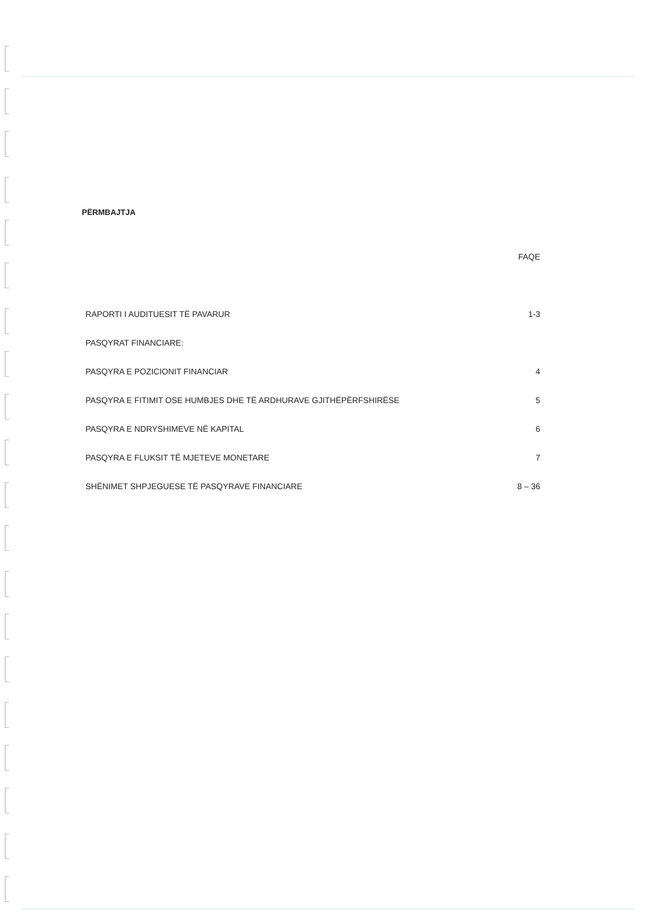PËRMBAJTJA
| | FAQE |
| RAPORTI I AUDITUESIT TË PAVARUR | 1-3 |
| PASQYRAT FINANCIARE: | |
| PASQYRA E POZICIONIT FINANCIAR | 4 |
| PASQYRA E FITIMIT OSE HUMBJES DHE TË ARDHURAVE GJITHËPËRFSHIRËSE | 5 |
| PASQYRA E NDRYSHIMEVE NË KAPITAL | 6 |
| PASQYRA E FLUKSIT TË MJETEVE MONETARE | 7 |
| SHËNIMET SHPJEGUESE TË PASQYRAVE FINANCIARE | 8 – 36 |